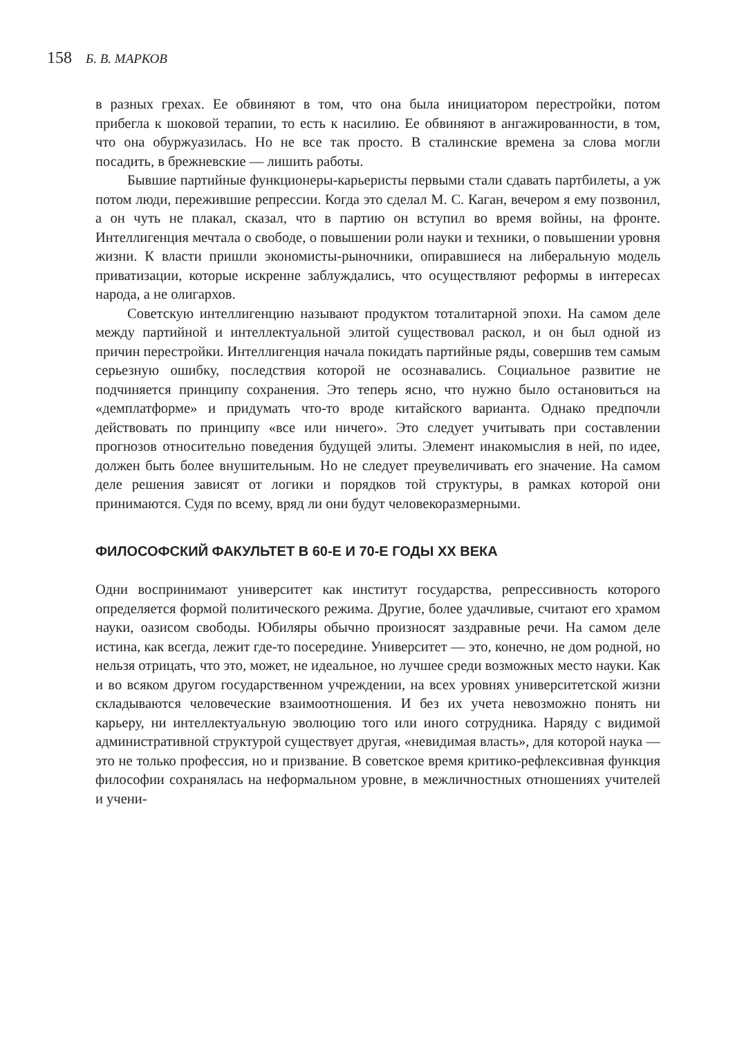158 Б. В. МАРКОВ
в разных грехах. Ее обвиняют в том, что она была инициатором перестройки, потом прибегла к шоковой терапии, то есть к насилию. Ее обвиняют в ангажированности, в том, что она обуржуазилась. Но не все так просто. В сталинские времена за слова могли посадить, в брежневские — лишить работы.
Бывшие партийные функционеры-карьеристы первыми стали сдавать партбилеты, а уж потом люди, пережившие репрессии. Когда это сделал М. С. Каган, вечером я ему позвонил, а он чуть не плакал, сказал, что в партию он вступил во время войны, на фронте. Интеллигенция мечтала о свободе, о повышении роли науки и техники, о повышении уровня жизни. К власти пришли экономисты-рыночники, опиравшиеся на либеральную модель приватизации, которые искренне заблуждались, что осуществляют реформы в интересах народа, а не олигархов.
Советскую интеллигенцию называют продуктом тоталитарной эпохи. На самом деле между партийной и интеллектуальной элитой существовал раскол, и он был одной из причин перестройки. Интеллигенция начала покидать партийные ряды, совершив тем самым серьезную ошибку, последствия которой не осознавались. Социальное развитие не подчиняется принципу сохранения. Это теперь ясно, что нужно было остановиться на «демплатформе» и придумать что-то вроде китайского варианта. Однако предпочли действовать по принципу «все или ничего». Это следует учитывать при составлении прогнозов относительно поведения будущей элиты. Элемент инакомыслия в ней, по идее, должен быть более внушительным. Но не следует преувеличивать его значение. На самом деле решения зависят от логики и порядков той структуры, в рамках которой они принимаются. Судя по всему, вряд ли они будут человекоразмерными.
ФИЛОСОФСКИЙ ФАКУЛЬТЕТ В 60-Е И 70-Е ГОДЫ XX ВЕКА
Одни воспринимают университет как институт государства, репрессивность которого определяется формой политического режима. Другие, более удачливые, считают его храмом науки, оазисом свободы. Юбиляры обычно произносят заздравные речи. На самом деле истина, как всегда, лежит где-то посередине. Университет — это, конечно, не дом родной, но нельзя отрицать, что это, может, не идеальное, но лучшее среди возможных место науки. Как и во всяком другом государственном учреждении, на всех уровнях университетской жизни складываются человеческие взаимоотношения. И без их учета невозможно понять ни карьеру, ни интеллектуальную эволюцию того или иного сотрудника. Наряду с видимой административной структурой существует другая, «невидимая власть», для которой наука — это не только профессия, но и призвание. В советское время критико-рефлексивная функция философии сохранялась на неформальном уровне, в межличностных отношениях учителей и учени-